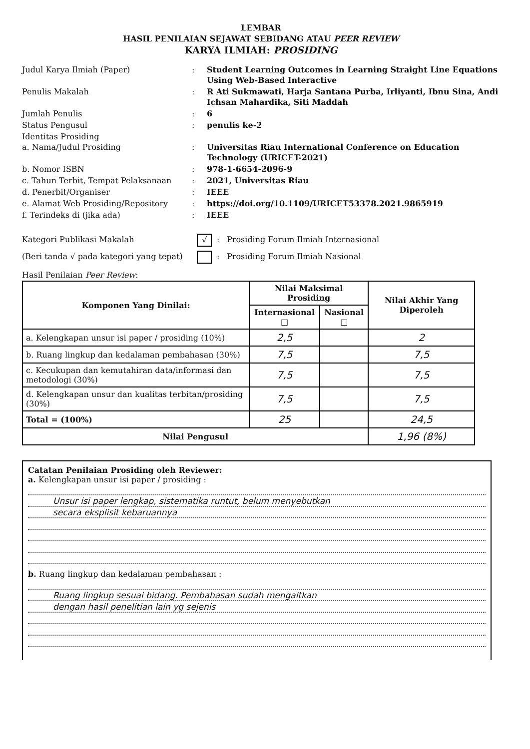LEMBAR
HASIL PENILAIAN SEJAWAT SEBIDANG ATAU PEER REVIEW
KARYA ILMIAH: PROSIDING
Judul Karya Ilmiah (Paper)
:
Student Learning Outcomes in Learning Straight Line Equations Using Web-Based Interactive
Penulis Makalah
:
R Ati Sukmawati, Harja Santana Purba, Irliyanti, Ibnu Sina, Andi Ichsan Mahardika, Siti Maddah
Jumlah Penulis
:
6
Status Pengusul
:
penulis ke-2
Identitas Prosiding
a. Nama/Judul Prosiding
:
Universitas Riau International Conference on Education Technology (URICET-2021)
b. Nomor ISBN
:
978-1-6654-2096-9
c. Tahun Terbit, Tempat Pelaksanaan
:
2021, Universitas Riau
d. Penerbit/Organiser
:
IEEE
e. Alamat Web Prosiding/Repository
:
https://doi.org/10.1109/URICET53378.2021.9865919
f. Terindeks di (jika ada)
:
IEEE
Kategori Publikasi Makalah
√
:
Prosiding Forum Ilmiah Internasional
(Beri tanda √ pada kategori yang tepat)
:
Prosiding Forum Ilmiah Nasional
Hasil Penilaian Peer Review:
| Komponen Yang Dinilai: | Nilai Maksimal Prosiding | | Nilai Akhir Yang Diperoleh |
| --- | --- | --- | --- |
| | Internasional □ | Nasional □ | |
| a. Kelengkapan unsur isi paper / prosiding (10%) | 2,5 | | 2 |
| b. Ruang lingkup dan kedalaman pembahasan (30%) | 7,5 | | 7,5 |
| c. Kecukupan dan kemutahiran data/informasi dan metodologi (30%) | 7,5 | | 7,5 |
| d. Kelengkapan unsur dan kualitas terbitan/prosiding (30%) | 7,5 | | 7,5 |
| Total = (100%) | 25 | | 24,5 |
| Nilai Pengusul | | | 1,96 (8%) |
Catatan Penilaian Prosiding oleh Reviewer:
a. Kelengkapan unsur isi paper / prosiding :
Unsur isi paper lengkap, sistematika runtut, belum menyebutkan
secara eksplisit kebaruannya
b. Ruang lingkup dan kedalaman pembahasan :
Ruang lingkup sesuai bidang. Pembahasan sudah mengaitkan
dengan hasil penelitian lain yg sejenis